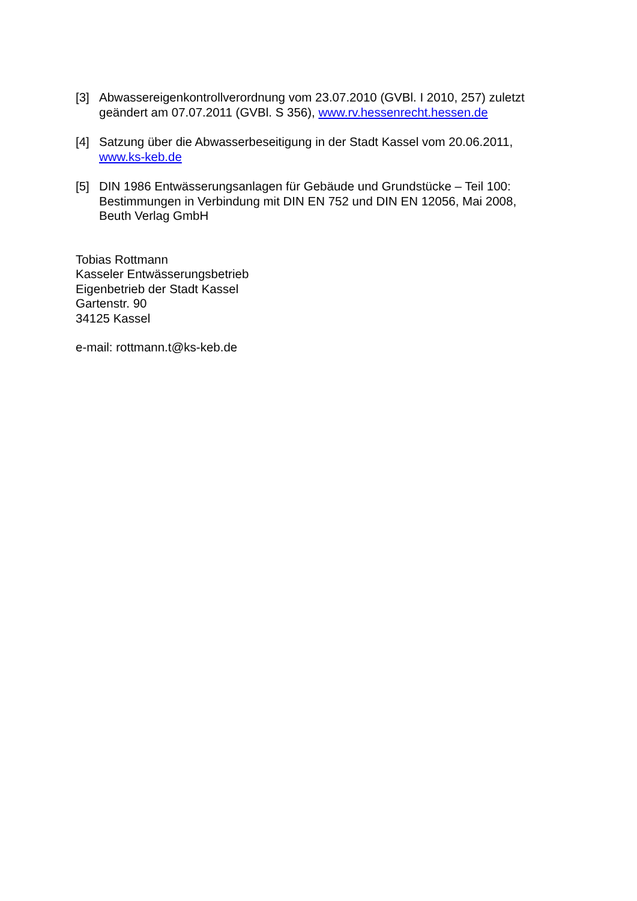[3] Abwassereigenkontrollverordnung vom 23.07.2010 (GVBl. I 2010, 257) zuletzt geändert am 07.07.2011 (GVBl. S 356), www.rv.hessenrecht.hessen.de
[4] Satzung über die Abwasserbeseitigung in der Stadt Kassel vom 20.06.2011, www.ks-keb.de
[5] DIN 1986 Entwässerungsanlagen für Gebäude und Grundstücke – Teil 100: Bestimmungen in Verbindung mit DIN EN 752 und DIN EN 12056, Mai 2008, Beuth Verlag GmbH
Tobias Rottmann
Kasseler Entwässerungsbetrieb
Eigenbetrieb der Stadt Kassel
Gartenstr. 90
34125 Kassel
e-mail: rottmann.t@ks-keb.de